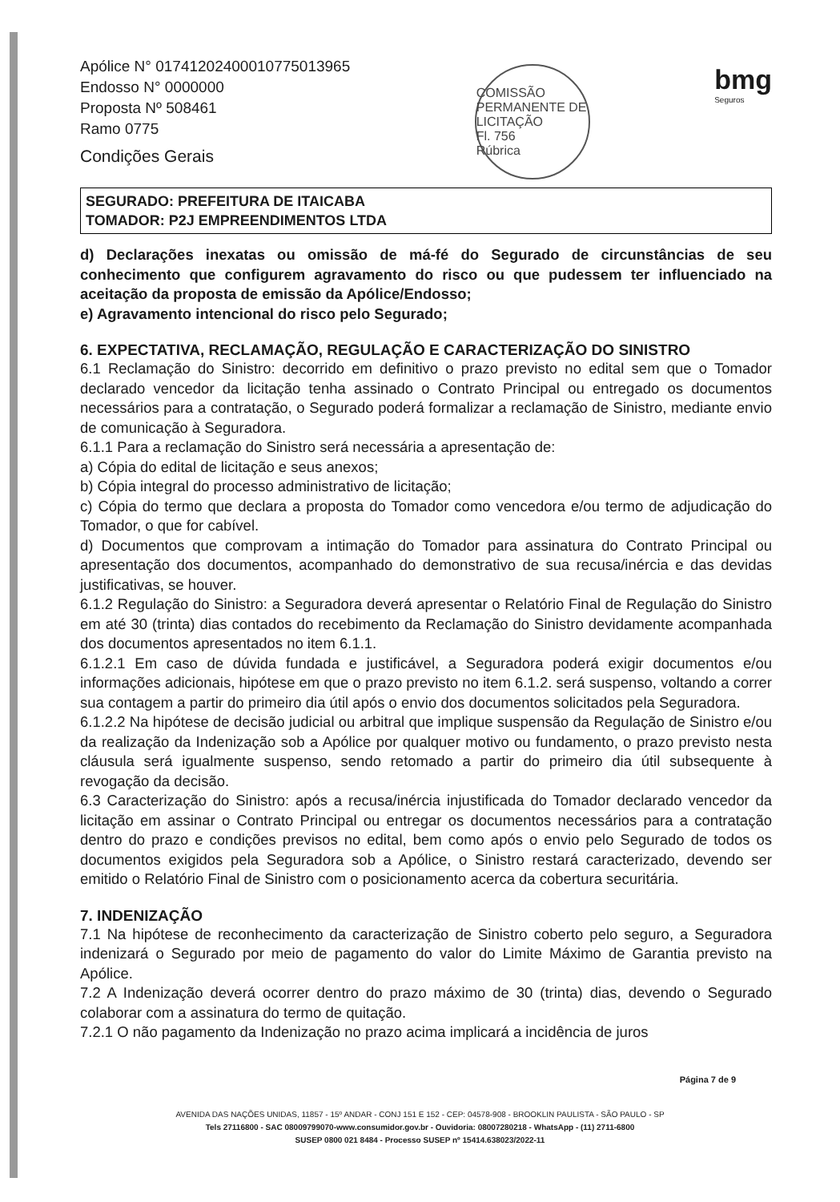Apólice N° 01741202400010775013965
Endosso N° 0000000
Proposta Nº 508461
Ramo 0775
Condições Gerais
COMISSÃO PERMANENTE DE LICITAÇÃO
Fl. 756
Rúbrica
bmg
Seguros
SEGURADO: PREFEITURA DE ITAICABA
TOMADOR: P2J EMPREENDIMENTOS LTDA
d) Declarações inexatas ou omissão de má-fé do Segurado de circunstâncias de seu conhecimento que configurem agravamento do risco ou que pudessem ter influenciado na aceitação da proposta de emissão da Apólice/Endosso;
e) Agravamento intencional do risco pelo Segurado;
6. EXPECTATIVA, RECLAMAÇÃO, REGULAÇÃO E CARACTERIZAÇÃO DO SINISTRO
6.1 Reclamação do Sinistro: decorrido em definitivo o prazo previsto no edital sem que o Tomador declarado vencedor da licitação tenha assinado o Contrato Principal ou entregado os documentos necessários para a contratação, o Segurado poderá formalizar a reclamação de Sinistro, mediante envio de comunicação à Seguradora.
6.1.1 Para a reclamação do Sinistro será necessária a apresentação de:
a) Cópia do edital de licitação e seus anexos;
b) Cópia integral do processo administrativo de licitação;
c) Cópia do termo que declara a proposta do Tomador como vencedora e/ou termo de adjudicação do Tomador, o que for cabível.
d) Documentos que comprovam a intimação do Tomador para assinatura do Contrato Principal ou apresentação dos documentos, acompanhado do demonstrativo de sua recusa/inércia e das devidas justificativas, se houver.
6.1.2 Regulação do Sinistro: a Seguradora deverá apresentar o Relatório Final de Regulação do Sinistro em até 30 (trinta) dias contados do recebimento da Reclamação do Sinistro devidamente acompanhada dos documentos apresentados no item 6.1.1.
6.1.2.1 Em caso de dúvida fundada e justificável, a Seguradora poderá exigir documentos e/ou informações adicionais, hipótese em que o prazo previsto no item 6.1.2. será suspenso, voltando a correr sua contagem a partir do primeiro dia útil após o envio dos documentos solicitados pela Seguradora.
6.1.2.2 Na hipótese de decisão judicial ou arbitral que implique suspensão da Regulação de Sinistro e/ou da realização da Indenização sob a Apólice por qualquer motivo ou fundamento, o prazo previsto nesta cláusula será igualmente suspenso, sendo retomado a partir do primeiro dia útil subsequente à revogação da decisão.
6.3 Caracterização do Sinistro: após a recusa/inércia injustificada do Tomador declarado vencedor da licitação em assinar o Contrato Principal ou entregar os documentos necessários para a contratação dentro do prazo e condições previsos no edital, bem como após o envio pelo Segurado de todos os documentos exigidos pela Seguradora sob a Apólice, o Sinistro restará caracterizado, devendo ser emitido o Relatório Final de Sinistro com o posicionamento acerca da cobertura securitária.
7. INDENIZAÇÃO
7.1 Na hipótese de reconhecimento da caracterização de Sinistro coberto pelo seguro, a Seguradora indenizará o Segurado por meio de pagamento do valor do Limite Máximo de Garantia previsto na Apólice.
7.2 A Indenização deverá ocorrer dentro do prazo máximo de 30 (trinta) dias, devendo o Segurado colaborar com a assinatura do termo de quitação.
7.2.1 O não pagamento da Indenização no prazo acima implicará a incidência de juros
Página 7 de 9
AVENIDA DAS NAÇÕES UNIDAS, 11857 - 15º ANDAR - CONJ 151 E 152 - CEP: 04578-908 - BROOKLIN PAULISTA - SÃO PAULO - SP
Tels 27116800 - SAC 08009799070-www.consumidor.gov.br - Ouvidoria: 08007280218 - WhatsApp - (11) 2711-6800
SUSEP 0800 021 8484 - Processo SUSEP nº 15414.638023/2022-11